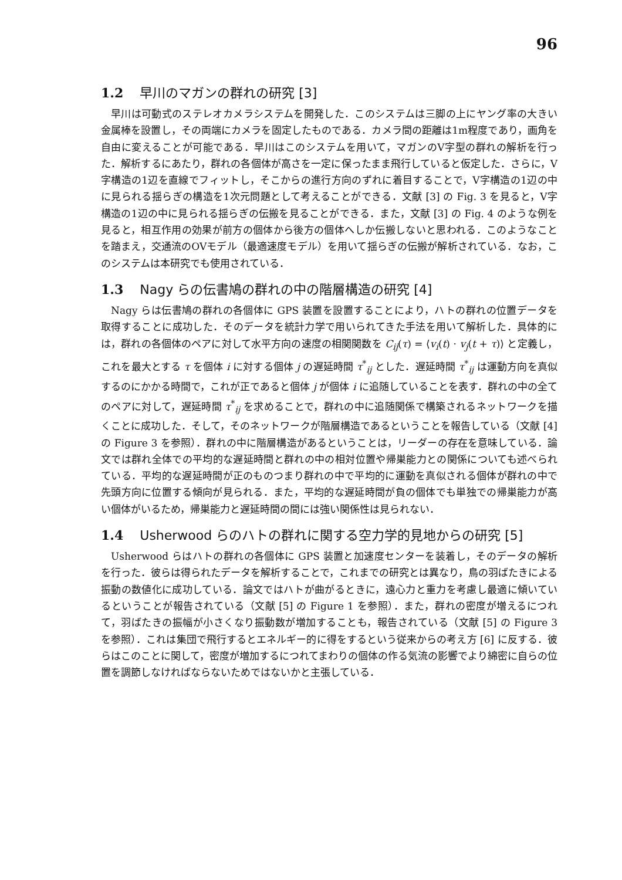96
1.2 早川のマガンの群れの研究 [3]
早川は可動式のステレオカメラシステムを開発した．このシステムは三脚の上にヤング率の大きい金属棒を設置し，その両端にカメラを固定したものである．カメラ間の距離は1m程度であり，画角を自由に変えることが可能である．早川はこのシステムを用いて，マガンのV字型の群れの解析を行った．解析するにあたり，群れの各個体が高さを一定に保ったまま飛行していると仮定した．さらに，V字構造の1辺を直線でフィットし，そこからの進行方向のずれに着目することで，V字構造の1辺の中に見られる揺らぎの構造を1次元問題として考えることができる．文献 [3] の Fig. 3 を見ると，V字構造の1辺の中に見られる揺らぎの伝搬を見ることができる．また，文献 [3] の Fig. 4 のような例を見ると，相互作用の効果が前方の個体から後方の個体へしか伝搬しないと思われる．このようなことを踏まえ，交通流のOVモデル（最適速度モデル）を用いて揺らぎの伝搬が解析されている．なお，このシステムは本研究でも使用されている．
1.3 Nagy らの伝書鳩の群れの中の階層構造の研究 [4]
Nagy らは伝書鳩の群れの各個体に GPS 装置を設置することにより，ハトの群れの位置データを取得することに成功した．そのデータを統計力学で用いられてきた手法を用いて解析した．具体的には，群れの各個体のペアに対して水平方向の速度の相関関数を C<sub>ij</sub>(τ) = ⟨v<sub>i</sub>(t) · v<sub>j</sub>(t + τ)⟩ と定義し，これを最大とする τ を個体 i に対する個体 j の遅延時間 τ<sup>*</sup><sub>ij</sub> とした．遅延時間 τ<sup>*</sup><sub>ij</sub> は運動方向を真似するのにかかる時間で，これが正であると個体 j が個体 i に追随していることを表す．群れの中の全てのペアに対して，遅延時間 τ<sup>*</sup><sub>ij</sub> を求めることで，群れの中に追随関係で構築されるネットワークを描くことに成功した．そして，そのネットワークが階層構造であるということを報告している（文献 [4] の Figure 3 を参照）．群れの中に階層構造があるということは，リーダーの存在を意味している．論文では群れ全体での平均的な遅延時間と群れの中の相対位置や帰巣能力との関係についても述べられている．平均的な遅延時間が正のものつまり群れの中で平均的に運動を真似される個体が群れの中で先頭方向に位置する傾向が見られる．また，平均的な遅延時間が負の個体でも単独での帰巣能力が高い個体がいるため，帰巣能力と遅延時間の間には強い関係性は見られない．
1.4 Usherwood らのハトの群れに関する空力学的見地からの研究 [5]
Usherwood らはハトの群れの各個体に GPS 装置と加速度センターを装着し，そのデータの解析を行った．彼らは得られたデータを解析することで，これまでの研究とは異なり，鳥の羽ばたきによる振動の数値化に成功している．論文ではハトが曲がるときに，遠心力と重力を考慮し最適に傾いているということが報告されている（文献 [5] の Figure 1 を参照）．また，群れの密度が増えるにつれて，羽ばたきの振幅が小さくなり振動数が増加することも，報告されている（文献 [5] の Figure 3 を参照）．これは集団で飛行するとエネルギー的に得をするという従来からの考え方 [6] に反する．彼らはこのことに関して，密度が増加するにつれてまわりの個体の作る気流の影響でより綿密に自らの位置を調節しなければならないためではないかと主張している．